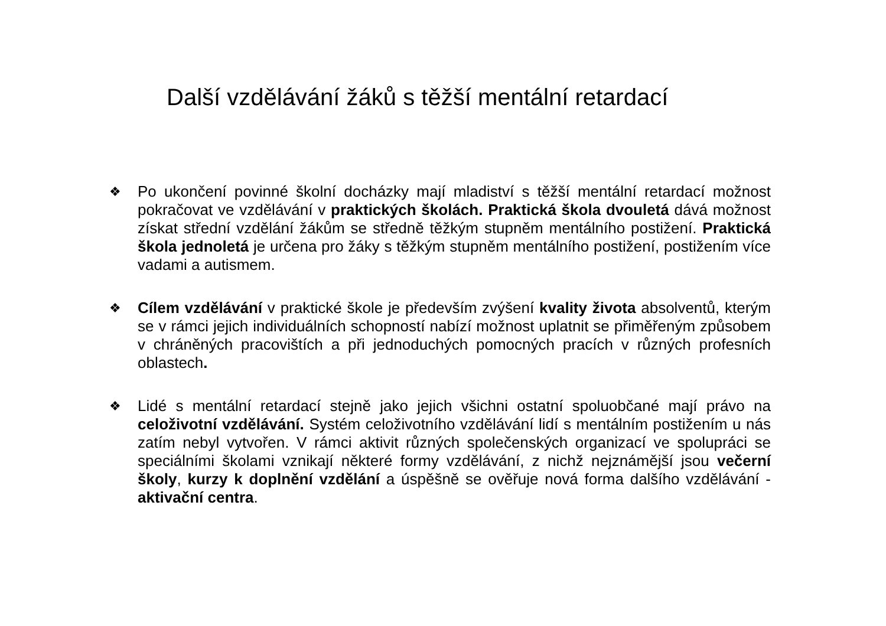Další vzdělávání žáků s těžší mentální retardací
❖ Po ukončení povinné školní docházky mají mladiství s těžší mentální retardací možnost pokračovat ve vzdělávání v praktických školách. Praktická škola dvouletá dává možnost získat střední vzdělání žákům se středně těžkým stupněm mentálního postižení. Praktická škola jednoletá je určena pro žáky s těžkým stupněm mentálního postižení, postižením více vadami a autismem.
❖ Cílem vzdělávání v praktické škole je především zvýšení kvality života absolventů, kterým se v rámci jejich individuálních schopností nabízí možnost uplatnit se přiměřeným způsobem v chráněných pracovištích a při jednoduchých pomocných pracích v různých profesních oblastech.
❖ Lidé s mentální retardací stejně jako jejich všichni ostatní spoluobčané mají právo na celoživotní vzdělávání. Systém celoživotního vzdělávání lidí s mentálním postižením u nás zatím nebyl vytvořen. V rámci aktivit různých společenských organizací ve spolupráci se speciálními školami vznikají některé formy vzdělávání, z nichž nejznámější jsou večerní školy, kurzy k doplnění vzdělání a úspěšně se ověřuje nová forma dalšího vzdělávání - aktivační centra.